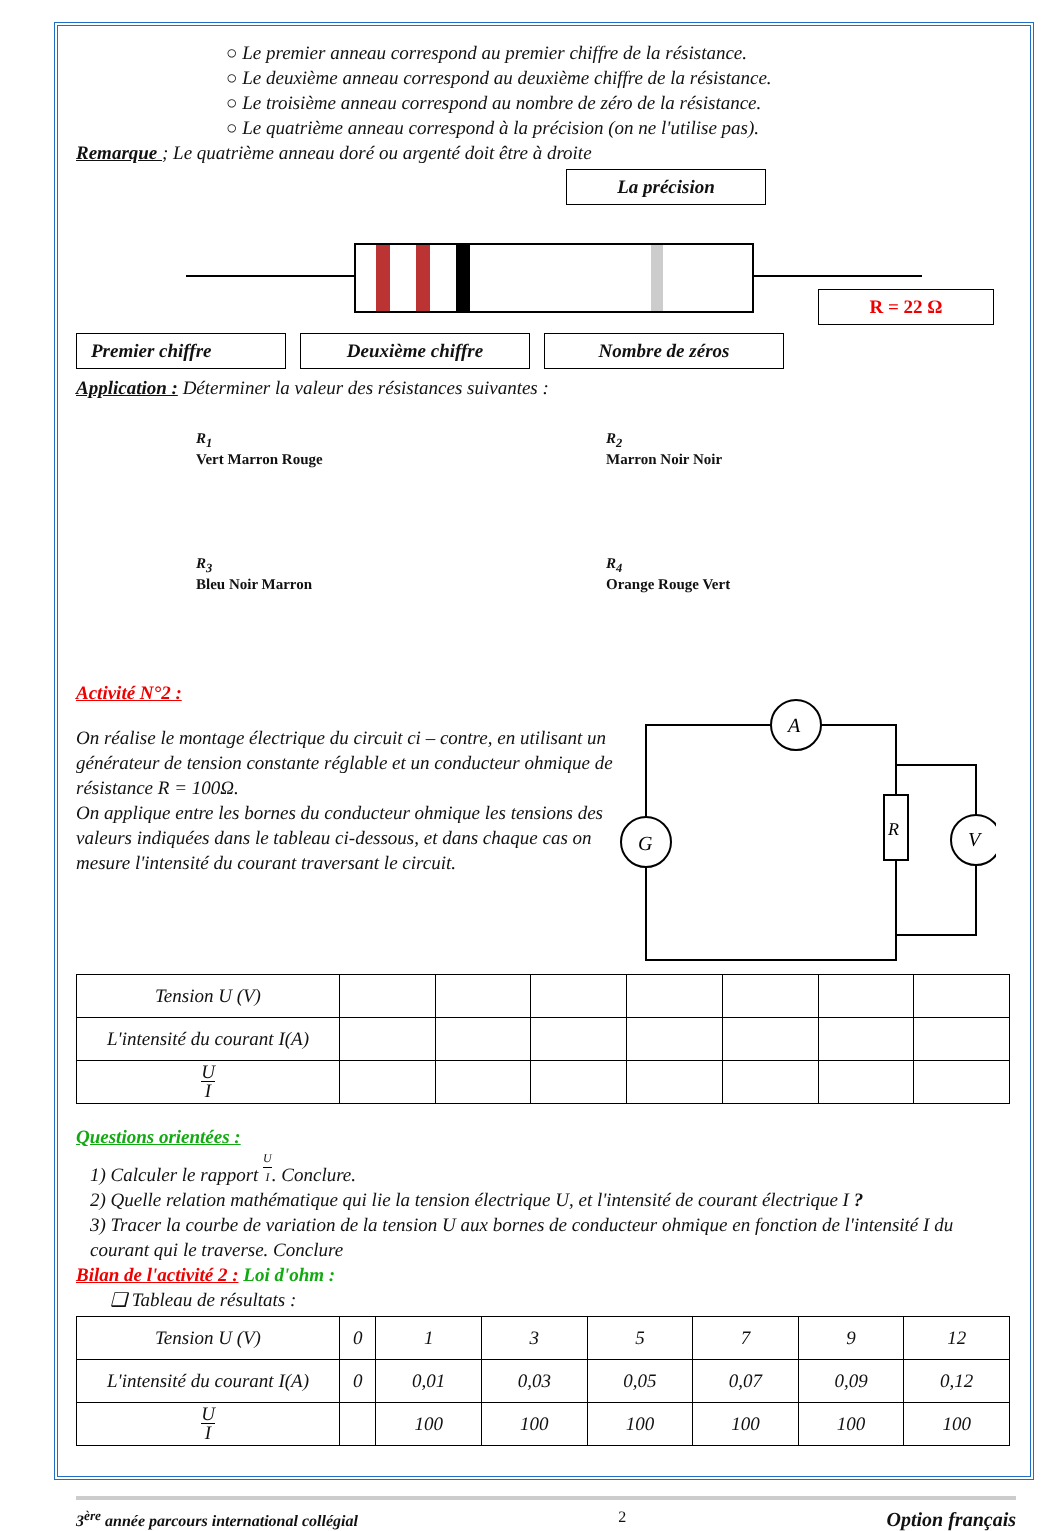○ Le premier anneau correspond au premier chiffre de la résistance.
○ Le deuxième anneau correspond au deuxième chiffre de la résistance.
○ Le troisième anneau correspond au nombre de zéro de la résistance.
○ Le quatrième anneau correspond à la précision (on ne l'utilise pas).
Remarque ; Le quatrième anneau doré ou argenté doit être à droite
La précision
R = 22 Ω
Premier chiffre Deuxième chiffre Nombre de zéros
Application : Déterminer la valeur des résistances suivantes :
R<sub>1</sub>
Vert Marron Rouge
R<sub>2</sub>
Marron Noir Noir
R<sub>3</sub>
Bleu Noir Marron
R<sub>4</sub>
Orange Rouge Vert
Activité N°2 :
On réalise le montage électrique du circuit ci – contre, en utilisant un générateur de tension constante réglable et un conducteur ohmique de résistance R = 100Ω.
On applique entre les bornes du conducteur ohmique les tensions des valeurs indiquées dans le tableau ci-dessous, et dans chaque cas on mesure l'intensité du courant traversant le circuit.
A
G
R
V
| Tension U (V) | | | | | | | |
| L'intensité du courant I(A) | | | | | | | |
| U I | | | | | | | |
Questions orientées :
1) Calculer le rapport U I. Conclure.
2) Quelle relation mathématique qui lie la tension électrique U, et l'intensité de courant électrique I ?
3) Tracer la courbe de variation de la tension U aux bornes de conducteur ohmique en fonction de l'intensité I du courant qui le traverse. Conclure
Bilan de l'activité 2 : Loi d'ohm :
❑ Tableau de résultats :
| Tension U (V) | 0 | 1 | 3 | 5 | 7 | 9 | 12 |
| L'intensité du courant I(A) | 0 | 0,01 | 0,03 | 0,05 | 0,07 | 0,09 | 0,12 |
| U I | | 100 | 100 | 100 | 100 | 100 | 100 |
3<sup>ère</sup> année parcours international collégial 2 Option français